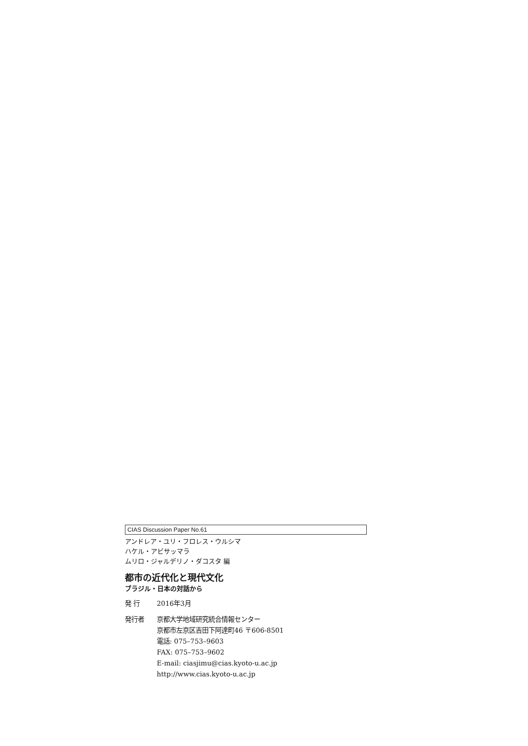CIAS Discussion Paper No.61
アンドレア・ユリ・フロレス・ウルシマ
ハケル・アビサッマラ
ムリロ・ジャルデリノ・ダコスタ 編
都市の近代化と現代文化
ブラジル・日本の対話から
発 行 2016年3月
発行者 京都大学地域研究統合情報センター
京都市左京区吉田下阿達町46 〒606-8501
電話: 075–753–9603
FAX: 075–753–9602
E-mail: ciasjimu@cias.kyoto-u.ac.jp
http://www.cias.kyoto-u.ac.jp